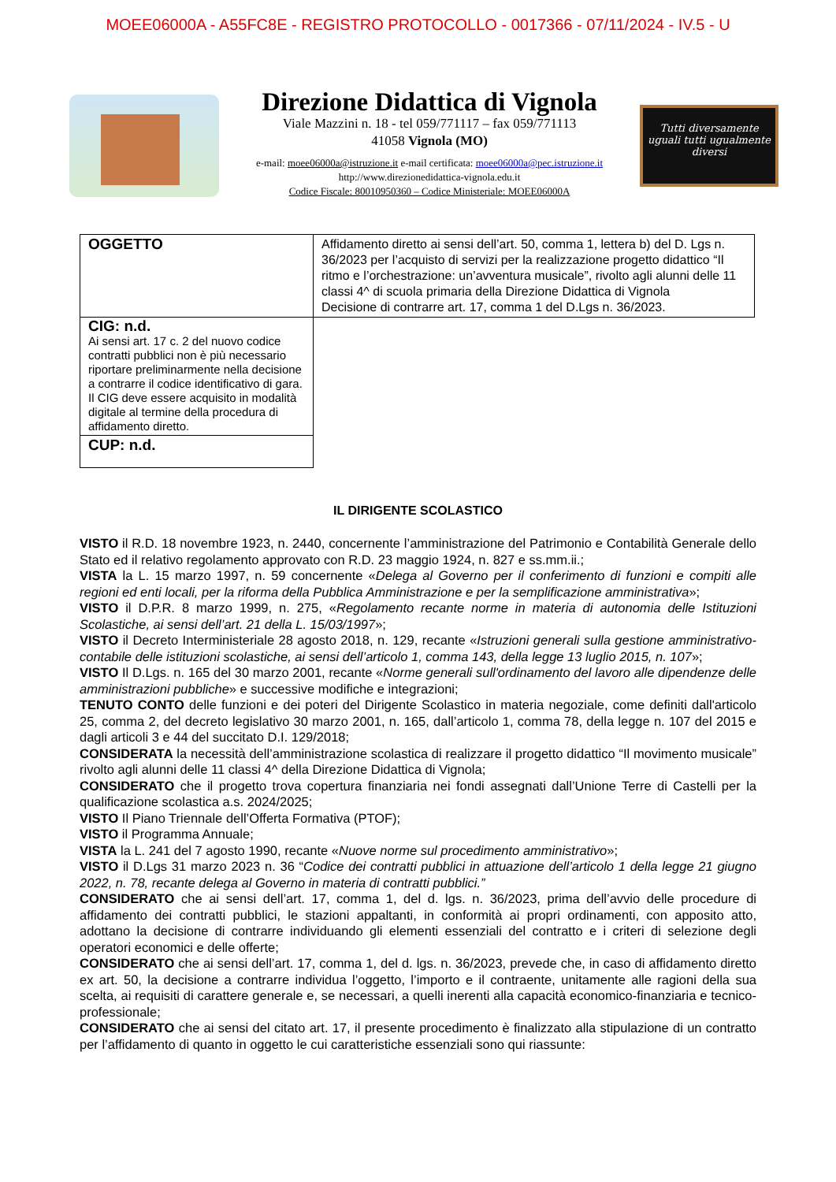MOEE06000A - A55FC8E - REGISTRO PROTOCOLLO - 0017366 - 07/11/2024 - IV.5 - U
Direzione Didattica di Vignola
Viale Mazzini n. 18 - tel 059/771117 – fax 059/771113
41058 Vignola (MO)
e-mail: moee06000a@istruzione.it e-mail certificata: moee06000a@pec.istruzione.it
http://www.direzionedidattica-vignola.edu.it
Codice Fiscale: 80010950360 – Codice Ministeriale: MOEE06000A
Tutti diversamente uguali tutti ugualmente diversi
| OGGETTO | Affidamento diretto ai sensi dell’art. 50, comma 1, lettera b) del D. Lgs n. 36/2023 per l’acquisto di servizi per la realizzazione progetto didattico “Il ritmo e l’orchestrazione: un’avventura musicale”, rivolto agli alunni delle 11 classi 4^ di scuola primaria della Direzione Didattica di Vignola Decisione di contrarre art. 17, comma 1 del D.Lgs n. 36/2023. |
| CIG: n.d. Ai sensi art. 17 c. 2 del nuovo codice contratti pubblici non è più necessario riportare preliminarmente nella decisione a contrarre il codice identificativo di gara. Il CIG deve essere acquisito in modalità digitale al termine della procedura di affidamento diretto. | |
| CUP: n.d. | |
IL DIRIGENTE SCOLASTICO
VISTO il R.D. 18 novembre 1923, n. 2440, concernente l’amministrazione del Patrimonio e Contabilità Generale dello Stato ed il relativo regolamento approvato con R.D. 23 maggio 1924, n. 827 e ss.mm.ii.;
VISTA la L. 15 marzo 1997, n. 59 concernente «Delega al Governo per il conferimento di funzioni e compiti alle regioni ed enti locali, per la riforma della Pubblica Amministrazione e per la semplificazione amministrativa»;
VISTO il D.P.R. 8 marzo 1999, n. 275, «Regolamento recante norme in materia di autonomia delle Istituzioni Scolastiche, ai sensi dell’art. 21 della L. 15/03/1997»;
VISTO il Decreto Interministeriale 28 agosto 2018, n. 129, recante «Istruzioni generali sulla gestione amministrativo-contabile delle istituzioni scolastiche, ai sensi dell’articolo 1, comma 143, della legge 13 luglio 2015, n. 107»;
VISTO Il D.Lgs. n. 165 del 30 marzo 2001, recante «Norme generali sull'ordinamento del lavoro alle dipendenze delle amministrazioni pubbliche» e successive modifiche e integrazioni;
TENUTO CONTO delle funzioni e dei poteri del Dirigente Scolastico in materia negoziale, come definiti dall'articolo 25, comma 2, del decreto legislativo 30 marzo 2001, n. 165, dall’articolo 1, comma 78, della legge n. 107 del 2015 e dagli articoli 3 e 44 del succitato D.I. 129/2018;
CONSIDERATA la necessità dell’amministrazione scolastica di realizzare il progetto didattico “Il movimento musicale” rivolto agli alunni delle 11 classi 4^ della Direzione Didattica di Vignola;
CONSIDERATO che il progetto trova copertura finanziaria nei fondi assegnati dall’Unione Terre di Castelli per la qualificazione scolastica a.s. 2024/2025;
VISTO Il Piano Triennale dell’Offerta Formativa (PTOF);
VISTO il Programma Annuale;
VISTA la L. 241 del 7 agosto 1990, recante «Nuove norme sul procedimento amministrativo»;
VISTO il D.Lgs 31 marzo 2023 n. 36 “Codice dei contratti pubblici in attuazione dell’articolo 1 della legge 21 giugno 2022, n. 78, recante delega al Governo in materia di contratti pubblici.”
CONSIDERATO che ai sensi dell’art. 17, comma 1, del d. lgs. n. 36/2023, prima dell’avvio delle procedure di affidamento dei contratti pubblici, le stazioni appaltanti, in conformità ai propri ordinamenti, con apposito atto, adottano la decisione di contrarre individuando gli elementi essenziali del contratto e i criteri di selezione degli operatori economici e delle offerte;
CONSIDERATO che ai sensi dell’art. 17, comma 1, del d. lgs. n. 36/2023, prevede che, in caso di affidamento diretto ex art. 50, la decisione a contrarre individua l’oggetto, l’importo e il contraente, unitamente alle ragioni della sua scelta, ai requisiti di carattere generale e, se necessari, a quelli inerenti alla capacità economico-finanziaria e tecnico-professionale;
CONSIDERATO che ai sensi del citato art. 17, il presente procedimento è finalizzato alla stipulazione di un contratto per l’affidamento di quanto in oggetto le cui caratteristiche essenziali sono qui riassunte: